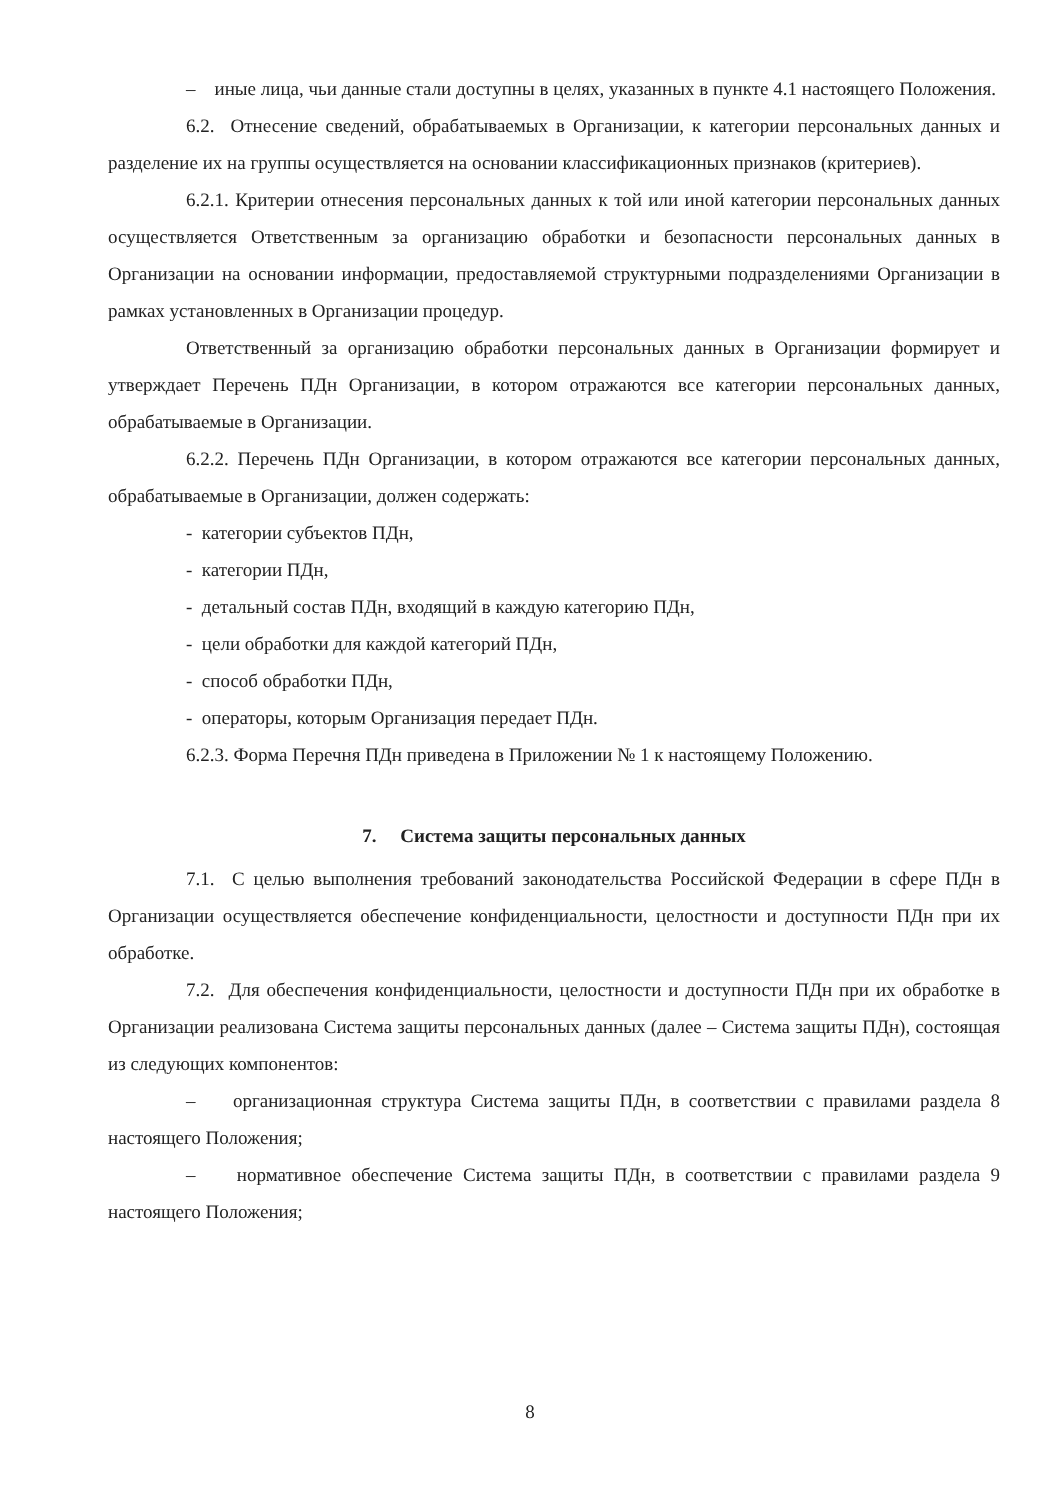– иные лица, чьи данные стали доступны в целях, указанных в пункте 4.1 настоящего Положения.
6.2. Отнесение сведений, обрабатываемых в Организации, к категории персональных данных и разделение их на группы осуществляется на основании классификационных признаков (критериев).
6.2.1. Критерии отнесения персональных данных к той или иной категории персональных данных осуществляется Ответственным за организацию обработки и безопасности персональных данных в Организации на основании информации, предоставляемой структурными подразделениями Организации в рамках установленных в Организации процедур.
Ответственный за организацию обработки персональных данных в Организации формирует и утверждает Перечень ПДн Организации, в котором отражаются все категории персональных данных, обрабатываемые в Организации.
6.2.2. Перечень ПДн Организации, в котором отражаются все категории персональных данных, обрабатываемые в Организации, должен содержать:
- категории субъектов ПДн,
- категории ПДн,
- детальный состав ПДн, входящий в каждую категорию ПДн,
- цели обработки для каждой категорий ПДн,
- способ обработки ПДн,
- операторы, которым Организация передает ПДн.
6.2.3. Форма Перечня ПДн приведена в Приложении № 1 к настоящему Положению.
7. Система защиты персональных данных
7.1. С целью выполнения требований законодательства Российской Федерации в сфере ПДн в Организации осуществляется обеспечение конфиденциальности, целостности и доступности ПДн при их обработке.
7.2. Для обеспечения конфиденциальности, целостности и доступности ПДн при их обработке в Организации реализована Система защиты персональных данных (далее – Система защиты ПДн), состоящая из следующих компонентов:
– организационная структура Система защиты ПДн, в соответствии с правилами раздела 8 настоящего Положения;
– нормативное обеспечение Система защиты ПДн, в соответствии с правилами раздела 9 настоящего Положения;
8